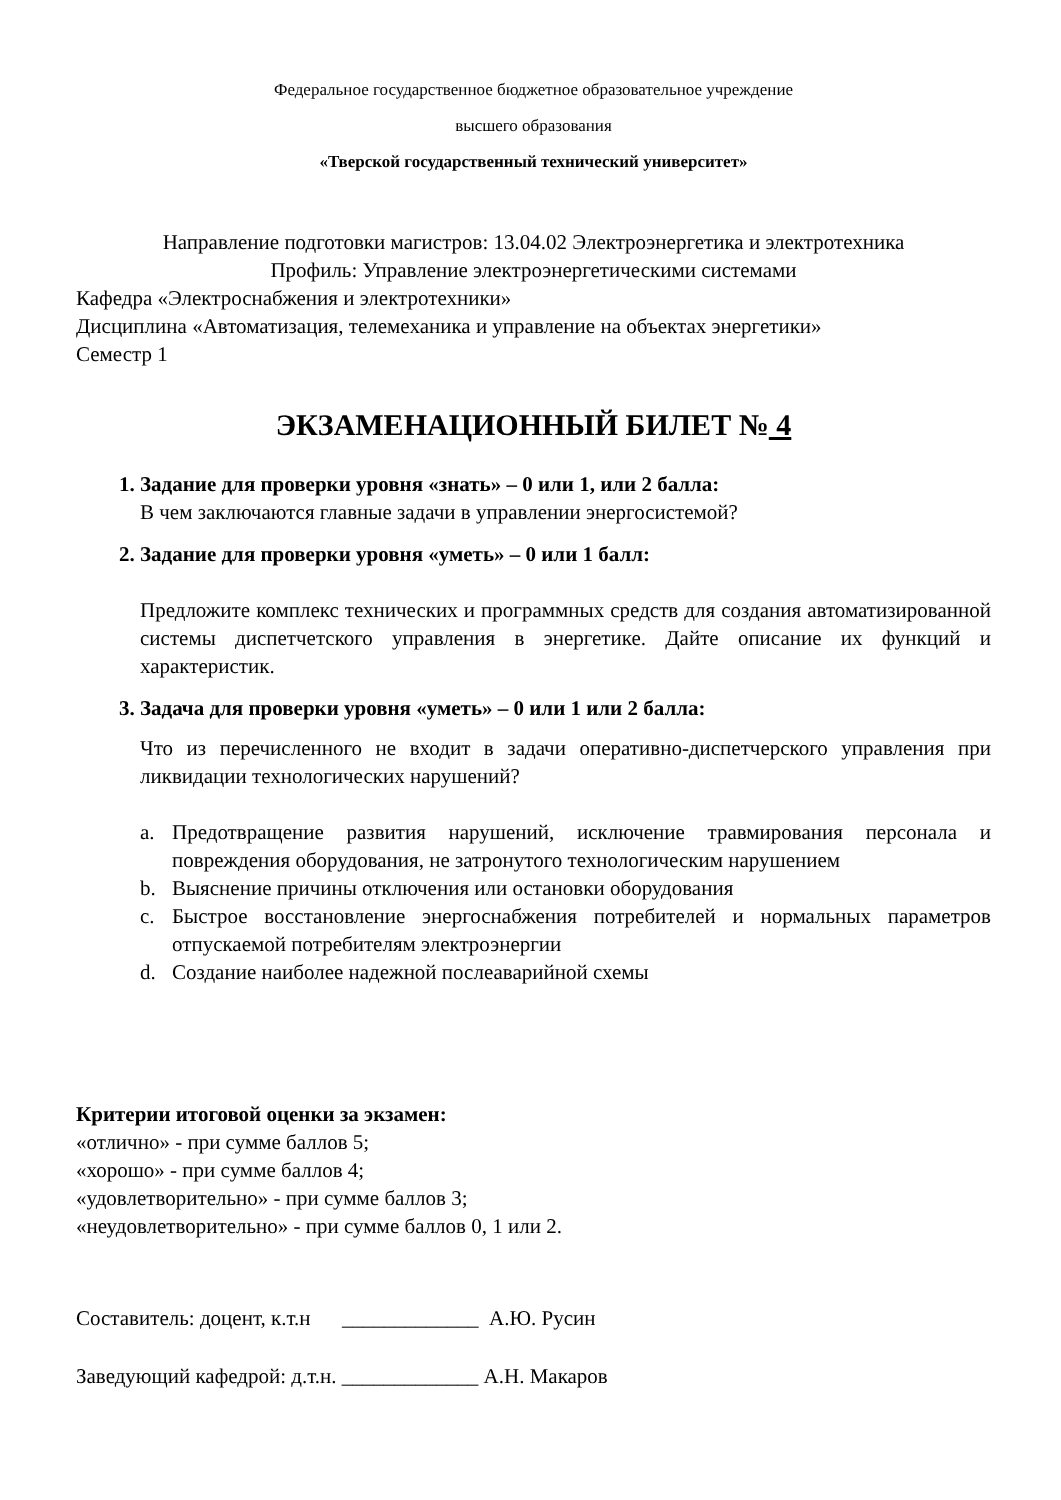Федеральное государственное бюджетное образовательное учреждение
высшего образования
«Тверской государственный технический университет»
Направление подготовки магистров: 13.04.02 Электроэнергетика и электротехника
Профиль: Управление электроэнергетическими системами
Кафедра «Электроснабжения и электротехники»
Дисциплина «Автоматизация, телемеханика и управление на объектах энергетики»
Семестр 1
ЭКЗАМЕНАЦИОННЫЙ БИЛЕТ № 4
1. Задание для проверки уровня «знать» – 0 или 1, или 2 балла:
В чем заключаются главные задачи в управлении энергосистемой?
2. Задание для проверки уровня «уметь» – 0 или 1 балл:
Предложите комплекс технических и программных средств для создания автоматизированной системы диспетчетского управления в энергетике. Дайте описание их функций и характеристик.
3. Задача для проверки уровня «уметь» – 0 или 1 или 2 балла:
Что из перечисленного не входит в задачи оперативно-диспетчерского управления при ликвидации технологических нарушений?
a. Предотвращение развития нарушений, исключение травмирования персонала и повреждения оборудования, не затронутого технологическим нарушением
b. Выяснение причины отключения или остановки оборудования
c. Быстрое восстановление энергоснабжения потребителей и нормальных параметров отпускаемой потребителям электроэнергии
d. Создание наиболее надежной послеаварийной схемы
Критерии итоговой оценки за экзамен:
«отлично» - при сумме баллов 5;
«хорошо» - при сумме баллов 4;
«удовлетворительно» - при сумме баллов 3;
«неудовлетворительно» - при сумме баллов 0, 1 или 2.
Составитель: доцент, к.т.н _____________ А.Ю. Русин
Заведующий кафедрой: д.т.н. _____________ А.Н. Макаров